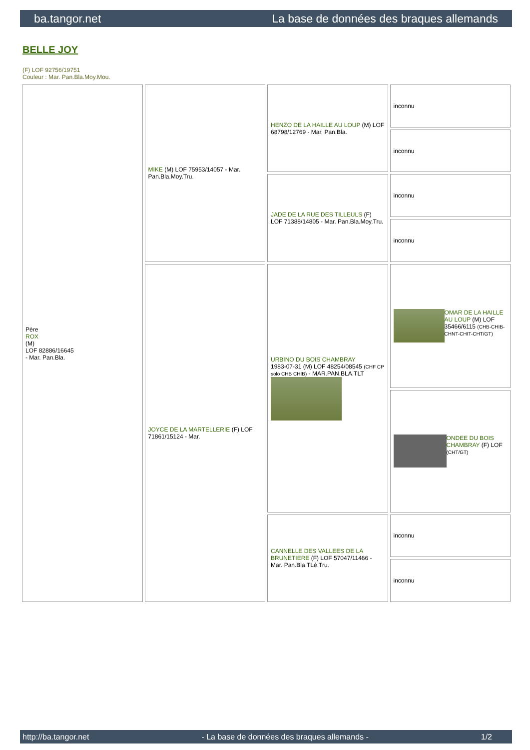ba.tangor.net La base de données des braques allemands
BELLE JOY
(F) LOF 92756/19751
Couleur : Mar. Pan.Bla.Moy.Mou.
| Père ROX (M) LOF 82886/16645 - Mar. Pan.Bla. | MIKE (M) LOF 75953/14057 - Mar. Pan.Bla.Moy.Tru. | HENZO DE LA HAILLE AU LOUP (M) LOF 68798/12769 - Mar. Pan.Bla. | inconnu |
| | | | inconnu |
| | | JADE DE LA RUE DES TILLEULS (F) LOF 71388/14805 - Mar. Pan.Bla.Moy.Tru. | inconnu |
| | | | inconnu |
| | JOYCE DE LA MARTELLERIE (F) LOF 71861/15124 - Mar. | URBINO DU BOIS CHAMBRAY 1983-07-31 (M) LOF 48254/08545 (CHF CP solo CHB CHIB) - MAR.PAN.BLA.TLT | OMAR DE LA HAILLE AU LOUP (M) LOF 35466/6115 (CHB-CHIB-CHNT-CHIT-CHT/GT) |
| | | | ONDEE DU BOIS CHAMBRAY (F) LOF (CHT/GT) |
| | | CANNELLE DES VALLEES DE LA BRUNETIERE (F) LOF 57047/11466 - Mar. Pan.Bla.TLé.Tru. | inconnu |
| | | | inconnu |
http://ba.tangor.net - La base de données des braques allemands - 1/2